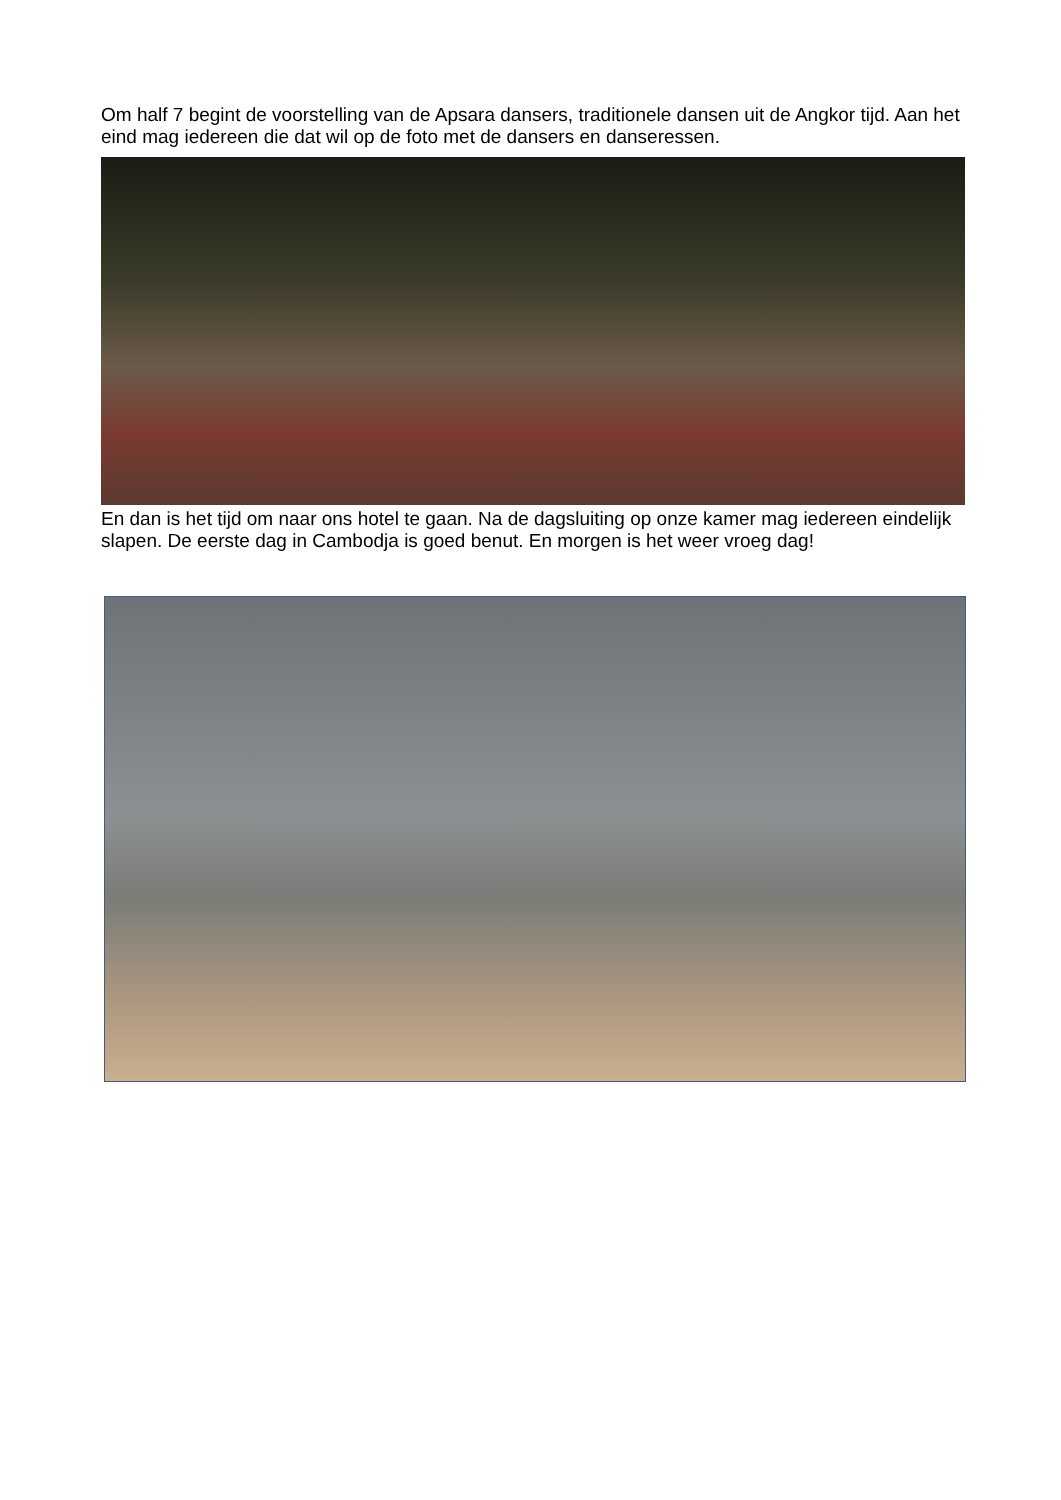Om half 7 begint de voorstelling van de Apsara dansers, traditionele dansen uit de Angkor tijd. Aan het eind mag iedereen die dat wil op de foto met de dansers en danseressen.
En dan is het tijd om naar ons hotel te gaan. Na de dagsluiting op onze kamer mag iedereen eindelijk slapen. De eerste dag in Cambodja is goed benut. En morgen is het weer vroeg dag!